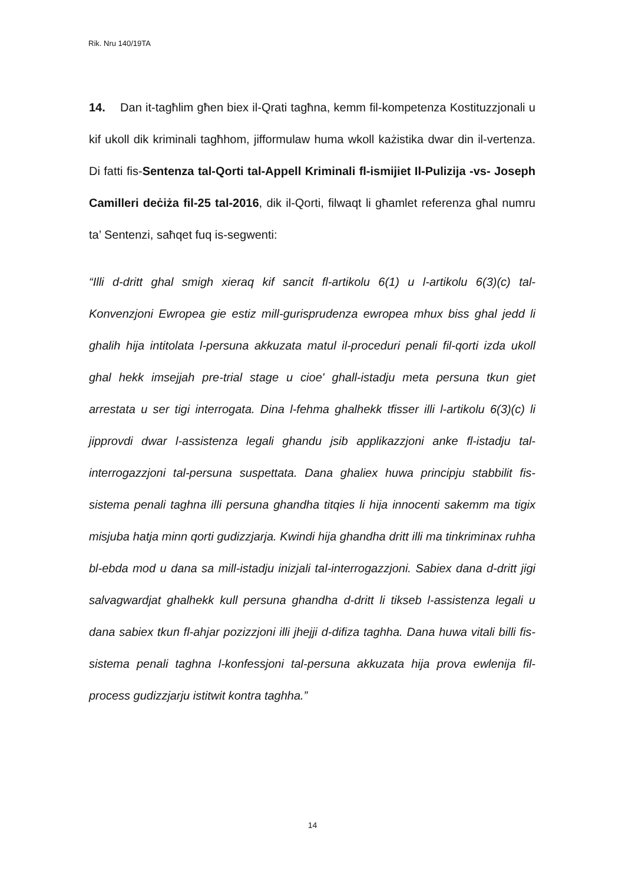Rik. Nru 140/19TA
14. Dan it-tagħlim għen biex il-Qrati tagħna, kemm fil-kompetenza Kostituzzjonali u kif ukoll dik kriminali tagħhom, jifformulaw huma wkoll każistika dwar din il-vertenza. Di fatti fis-Sentenza tal-Qorti tal-Appell Kriminali fl-ismijiet Il-Pulizija -vs- Joseph Camilleri deċiża fil-25 tal-2016, dik il-Qorti, filwaqt li għamlet referenza għal numru ta’ Sentenzi, saħqet fuq is-segwenti:
“Illi d-dritt ghal smigh xieraq kif sancit fl-artikolu 6(1) u l-artikolu 6(3)(c) tal-Konvenzjoni Ewropea gie estiz mill-gurisprudenza ewropea mhux biss ghal jedd li ghalih hija intitolata l-persuna akkuzata matul il-proceduri penali fil-qorti izda ukoll ghal hekk imsejjah pre-trial stage u cioe' ghall-istadju meta persuna tkun giet arrestata u ser tigi interrogata. Dina l-fehma ghalhekk tfisser illi l-artikolu 6(3)(c) li jipprovdi dwar l-assistenza legali ghandu jsib applikazzjoni anke fl-istadju tal-interrogazzjoni tal-persuna suspettata. Dana ghaliex huwa principju stabbilit fis-sistema penali taghna illi persuna ghandha titqies li hija innocenti sakemm ma tigix misjuba hatja minn qorti gudizzjarja. Kwindi hija ghandha dritt illi ma tinkriminax ruhha bl-ebda mod u dana sa mill-istadju inizjali tal-interrogazzjoni. Sabiex dana d-dritt jigi salvagwardjat ghalhekk kull persuna ghandha d-dritt li tikseb l-assistenza legali u dana sabiex tkun fl-ahjar pozizzjoni illi jhejji d-difiza taghha. Dana huwa vitali billi fis-sistema penali taghna l-konfessjoni tal-persuna akkuzata hija prova ewlenija fil-process gudizzjarju istitwit kontra taghha.”
14